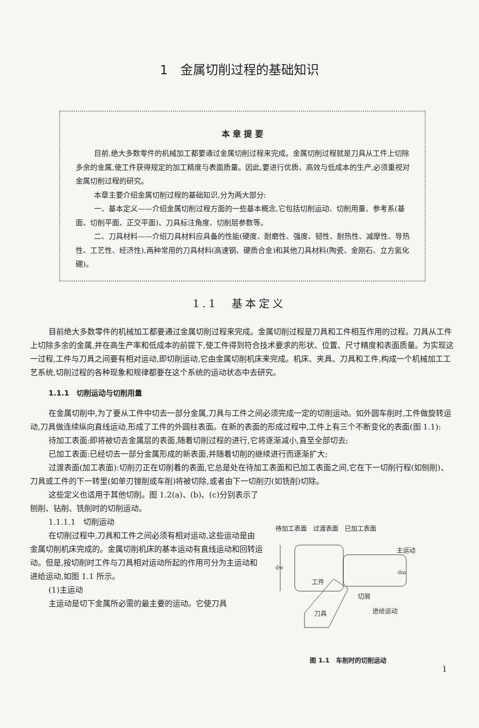1　金属切削过程的基础知识
本 章 提 要
目前,绝大多数零件的机械加工都要通过金属切削过程来完成。金属切削过程就是刀具从工件上切除多余的金属,使工件获得规定的加工精度与表面质量。因此,要进行优质、高效与低成本的生产,必须重视对金属切削过程的研究。
本章主要介绍金属切削过程的基础知识,分为两大部分:
一、基本定义——介绍金属切削过程方面的一些基本概念,它包括切削运动、切削用量、参考系(基面、切削平面、正交平面)、刀具标注角度、切削层参数等。
二、刀具材料——介绍刀具材料应具备的性能(硬度、耐磨性、强度、韧性、耐热性、减摩性、导热性、工艺性、经济性),两种常用的刀具材料(高速钢、硬质合金)和其他刀具材料(陶瓷、金刚石、立方氮化硼)。
1.1　基本定义
目前绝大多数零件的机械加工都要通过金属切削过程来完成。金属切削过程是刀具和工件相互作用的过程。刀具从工件上切除多余的金属,并在高生产率和低成本的前提下,使工件得到符合技术要求的形状、位置、尺寸精度和表面质量。为实现这一过程,工件与刀具之间要有相对运动,即切削运动,它由金属切削机床来完成。机床、夹具、刀具和工件,构成一个机械加工工艺系统,切削过程的各种现象和规律都要在这个系统的运动状态中去研究。
1.1.1　切削运动与切削用量
在金属切削中,为了要从工件中切去一部分金属,刀具与工件之间必须完成一定的切削运动。如外圆车削时,工件做旋转运动,刀具做连续纵向直线运动,形成了工件的外圆柱表面。在新的表面的形成过程中,工件上有三个不断变化的表面(图 1.1):
待加工表面:即将被切去金属层的表面,随着切削过程的进行,它将逐渐减小,直至全部切去;
已加工表面:已经切去一部分金属形成的新表面,并随着切削的继续进行而逐渐扩大;
过渡表面(加工表面):切削刃正在切削着的表面,它总是处在待加工表面和已加工表面之间,它在下一切削行程(如刨削)、刀具或工件的下一转里(如单刃镗削或车削)将被切除,或者由下一切削刃(如铣削)切除。
这些定义也适用于其他切削。图 1.2(a)、(b)、(c)分别表示了刨削、钻削、铣削时的切削运动。
1.1.1.1　切削运动
在切削过程中,刀具和工件之间必须有相对运动,这些运动是由金属切削机床完成的。金属切削机床的基本运动有直线运动和回转运动。但是,按切削时工件与刀具相对运动所起的作用可分为主运动和进给运动,如图 1.1 所示。
(1)主运动
主运动是切下金属所必需的最主要的运动。它使刀具
待加工表面　过渡表面　已加工表面
工件
刀具
切屑
进给运动
主运动
dw
dm
图 1.1　车削时的切削运动
1